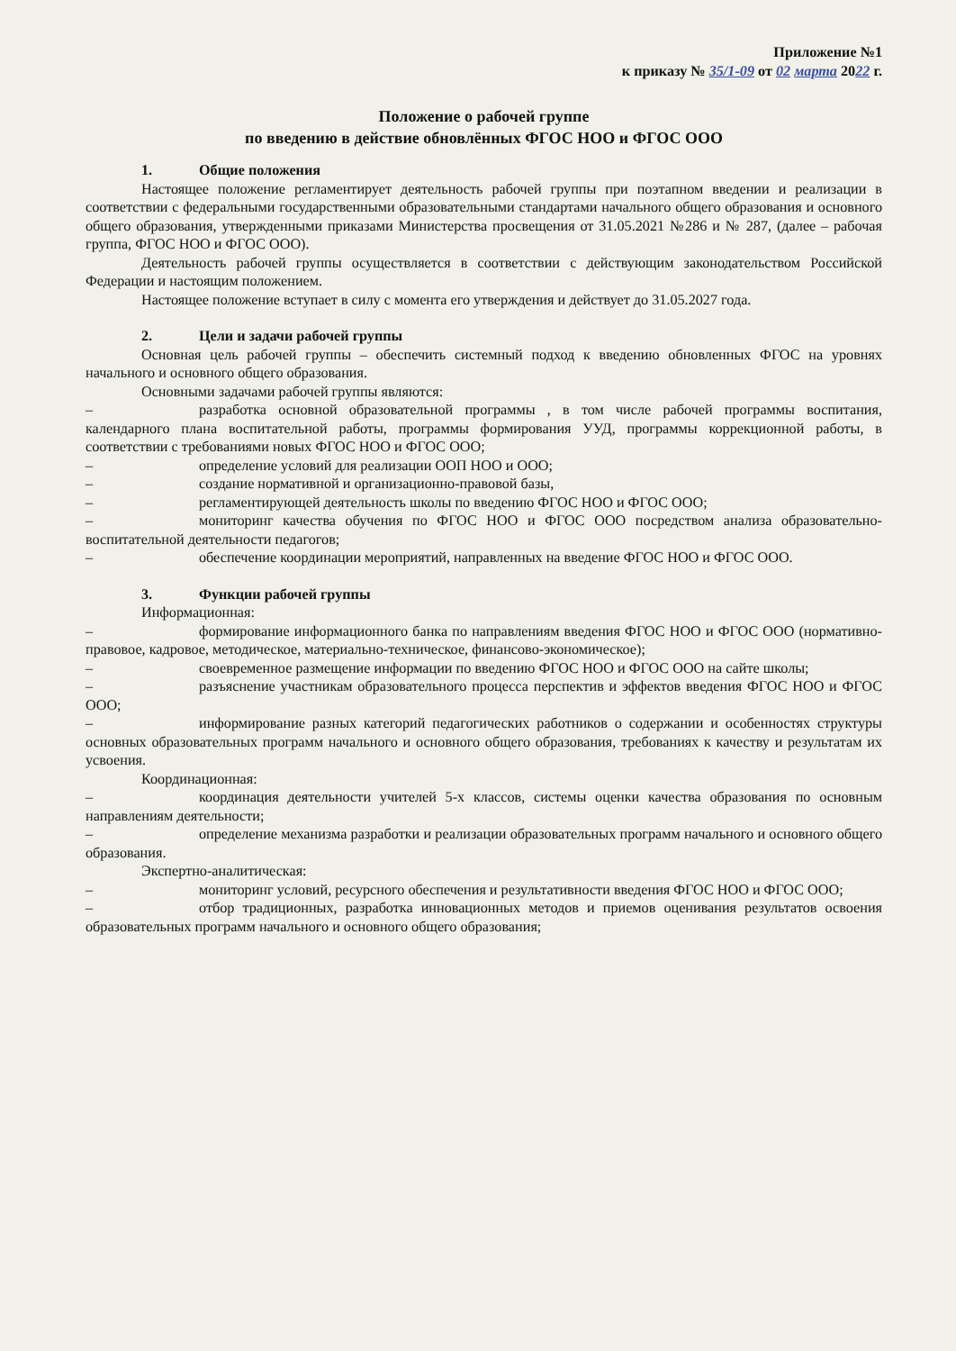Приложение №1
к приказу № 35/1-09 от 02 марта 2022 г.
Положение о рабочей группе
по введению в действие обновлённых ФГОС НОО и ФГОС ООО
1. Общие положения
Настоящее положение регламентирует деятельность рабочей группы при поэтапном введении и реализации в соответствии с федеральными государственными образовательными стандартами начального общего образования и основного общего образования, утвержденными приказами Министерства просвещения от 31.05.2021 №286 и № 287, (далее – рабочая группа, ФГОС НОО и ФГОС ООО).
Деятельность рабочей группы осуществляется в соответствии с действующим законодательством Российской Федерации и настоящим положением.
Настоящее положение вступает в силу с момента его утверждения и действует до 31.05.2027 года.
2. Цели и задачи рабочей группы
Основная цель рабочей группы – обеспечить системный подход к введению обновленных ФГОС на уровнях начального и основного общего образования.
Основными задачами рабочей группы являются:
– разработка основной образовательной программы , в том числе рабочей программы воспитания, календарного плана воспитательной работы, программы формирования УУД, программы коррекционной работы, в соответствии с требованиями новых ФГОС НОО и ФГОС ООО;
– определение условий для реализации ООП НОО и ООО;
– создание нормативной и организационно-правовой базы,
– регламентирующей деятельность школы по введению ФГОС НОО и ФГОС ООО;
– мониторинг качества обучения по ФГОС НОО и ФГОС ООО посредством анализа образовательно-воспитательной деятельности педагогов;
– обеспечение координации мероприятий, направленных на введение ФГОС НОО и ФГОС ООО.
3. Функции рабочей группы
Информационная:
– формирование информационного банка по направлениям введения ФГОС НОО и ФГОС ООО (нормативно-правовое, кадровое, методическое, материально-техническое, финансово-экономическое);
– своевременное размещение информации по введению ФГОС НОО и ФГОС ООО на сайте школы;
– разъяснение участникам образовательного процесса перспектив и эффектов введения ФГОС НОО и ФГОС ООО;
– информирование разных категорий педагогических работников о содержании и особенностях структуры основных образовательных программ начального и основного общего образования, требованиях к качеству и результатам их усвоения.
Координационная:
– координация деятельности учителей 5-х классов, системы оценки качества образования по основным направлениям деятельности;
– определение механизма разработки и реализации образовательных программ начального и основного общего образования.
Экспертно-аналитическая:
– мониторинг условий, ресурсного обеспечения и результативности введения ФГОС НОО и ФГОС ООО;
– отбор традиционных, разработка инновационных методов и приемов оценивания результатов освоения образовательных программ начального и основного общего образования;